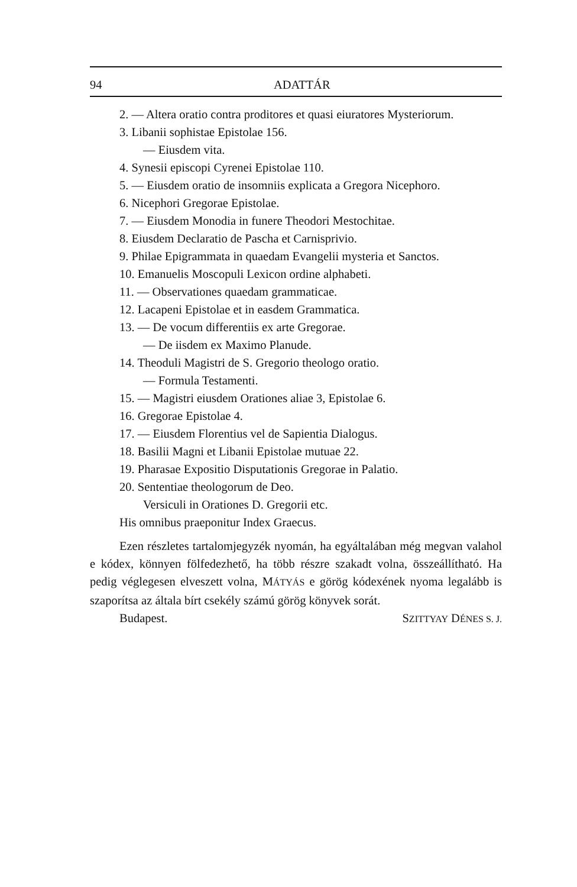94 ADATTÁR
2. — Altera oratio contra proditores et quasi eiuratores Mysteriorum.
3. Libanii sophistae Epistolae 156.
— Eiusdem vita.
4. Synesii episcopi Cyrenei Epistolae 110.
5. — Eiusdem oratio de insomniis explicata a Gregora Nicephoro.
6. Nicephori Gregorae Epistolae.
7. — Eiusdem Monodia in funere Theodori Mestochitae.
8. Eiusdem Declaratio de Pascha et Carnisprivio.
9. Philae Epigrammata in quaedam Evangelii mysteria et Sanctos.
10. Emanuelis Moscopuli Lexicon ordine alphabeti.
11. — Observationes quaedam grammaticae.
12. Lacapeni Epistolae et in easdem Grammatica.
13. — De vocum differentiis ex arte Gregorae.
— De iisdem ex Maximo Planude.
14. Theoduli Magistri de S. Gregorio theologo oratio.
— Formula Testamenti.
15. — Magistri eiusdem Orationes aliae 3, Epistolae 6.
16. Gregorae Epistolae 4.
17. — Eiusdem Florentius vel de Sapientia Dialogus.
18. Basilii Magni et Libanii Epistolae mutuae 22.
19. Pharasae Expositio Disputationis Gregorae in Palatio.
20. Sententiae theologorum de Deo.
Versiculi in Orationes D. Gregorii etc.
His omnibus praeponitur Index Graecus.
Ezen részletes tartalomjegyzék nyomán, ha egyáltalában még megvan valahol e kódex, könnyen fölfedezhető, ha több részre szakadt volna, összeállítható. Ha pedig véglegesen elveszett volna, MÁTYÁS e görög kódexének nyoma legalább is szaporítsa az általa bírt csekély számú görög könyvek sorát.
Budapest. SZITTYAY DÉNES S. J.